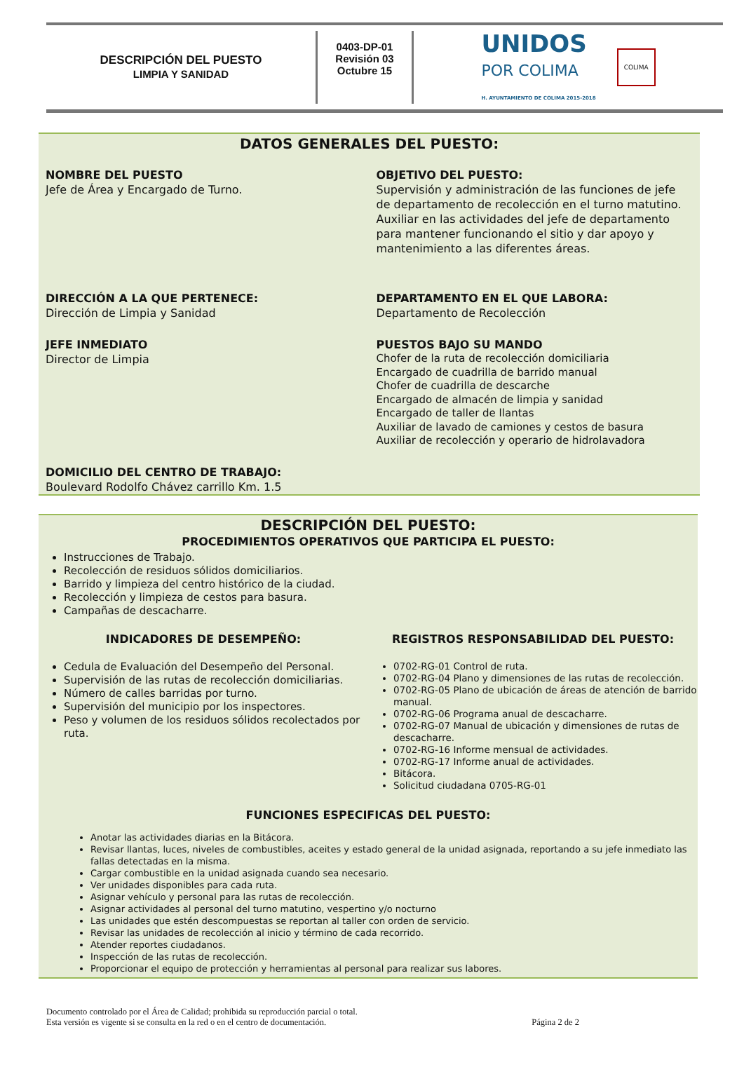DESCRIPCIÓN DEL PUESTO
LIMPIA Y SANIDAD
0403-DP-01
Revisión 03
Octubre 15
UNIDOS
POR COLIMA
H. AYUNTAMIENTO DE COLIMA 2015-2018
COLIMA
DATOS GENERALES DEL PUESTO:
NOMBRE DEL PUESTO
Jefe de Área y Encargado de Turno.
OBJETIVO DEL PUESTO:
Supervisión y administración de las funciones de jefe de departamento de recolección en el turno matutino. Auxiliar en las actividades del jefe de departamento para mantener funcionando el sitio y dar apoyo y mantenimiento a las diferentes áreas.
DIRECCIÓN A LA QUE PERTENECE:
Dirección de Limpia y Sanidad
DEPARTAMENTO EN EL QUE LABORA:
Departamento de Recolección
JEFE INMEDIATO
Director de Limpia
PUESTOS BAJO SU MANDO
Chofer de la ruta de recolección domiciliaria
Encargado de cuadrilla de barrido manual
Chofer de cuadrilla de descarche
Encargado de almacén de limpia y sanidad
Encargado de taller de llantas
Auxiliar de lavado de camiones y cestos de basura
Auxiliar de recolección y operario de hidrolavadora
DOMICILIO DEL CENTRO DE TRABAJO:
Boulevard Rodolfo Chávez carrillo Km. 1.5
DESCRIPCIÓN DEL PUESTO:
PROCEDIMIENTOS OPERATIVOS QUE PARTICIPA EL PUESTO:
Instrucciones de Trabajo.
Recolección de residuos sólidos domiciliarios.
Barrido y limpieza del centro histórico de la ciudad.
Recolección y limpieza de cestos para basura.
Campañas de descacharre.
INDICADORES DE DESEMPEÑO:
Cedula de Evaluación del Desempeño del Personal.
Supervisión de las rutas de recolección domiciliarias.
Número de calles barridas por turno.
Supervisión del municipio por los inspectores.
Peso y volumen de los residuos sólidos recolectados por ruta.
REGISTROS RESPONSABILIDAD DEL PUESTO:
0702-RG-01 Control de ruta.
0702-RG-04 Plano y dimensiones de las rutas de recolección.
0702-RG-05 Plano de ubicación de áreas de atención de barrido manual.
0702-RG-06 Programa anual de descacharre.
0702-RG-07 Manual de ubicación y dimensiones de rutas de descacharre.
0702-RG-16 Informe mensual de actividades.
0702-RG-17 Informe anual de actividades.
Bitácora.
Solicitud ciudadana 0705-RG-01
FUNCIONES ESPECIFICAS DEL PUESTO:
Anotar las actividades diarias en la Bitácora.
Revisar llantas, luces, niveles de combustibles, aceites y estado general de la unidad asignada, reportando a su jefe inmediato las fallas detectadas en la misma.
Cargar combustible en la unidad asignada cuando sea necesario.
Ver unidades disponibles para cada ruta.
Asignar vehículo y personal para las rutas de recolección.
Asignar actividades al personal del turno matutino, vespertino y/o nocturno
Las unidades que estén descompuestas se reportan al taller con orden de servicio.
Revisar las unidades de recolección al inicio y término de cada recorrido.
Atender reportes ciudadanos.
Inspección de las rutas de recolección.
Proporcionar el equipo de protección y herramientas al personal para realizar sus labores.
Documento controlado por el Área de Calidad; prohibida su reproducción parcial o total.
Esta versión es vigente si se consulta en la red o en el centro de documentación. Página 2 de 2